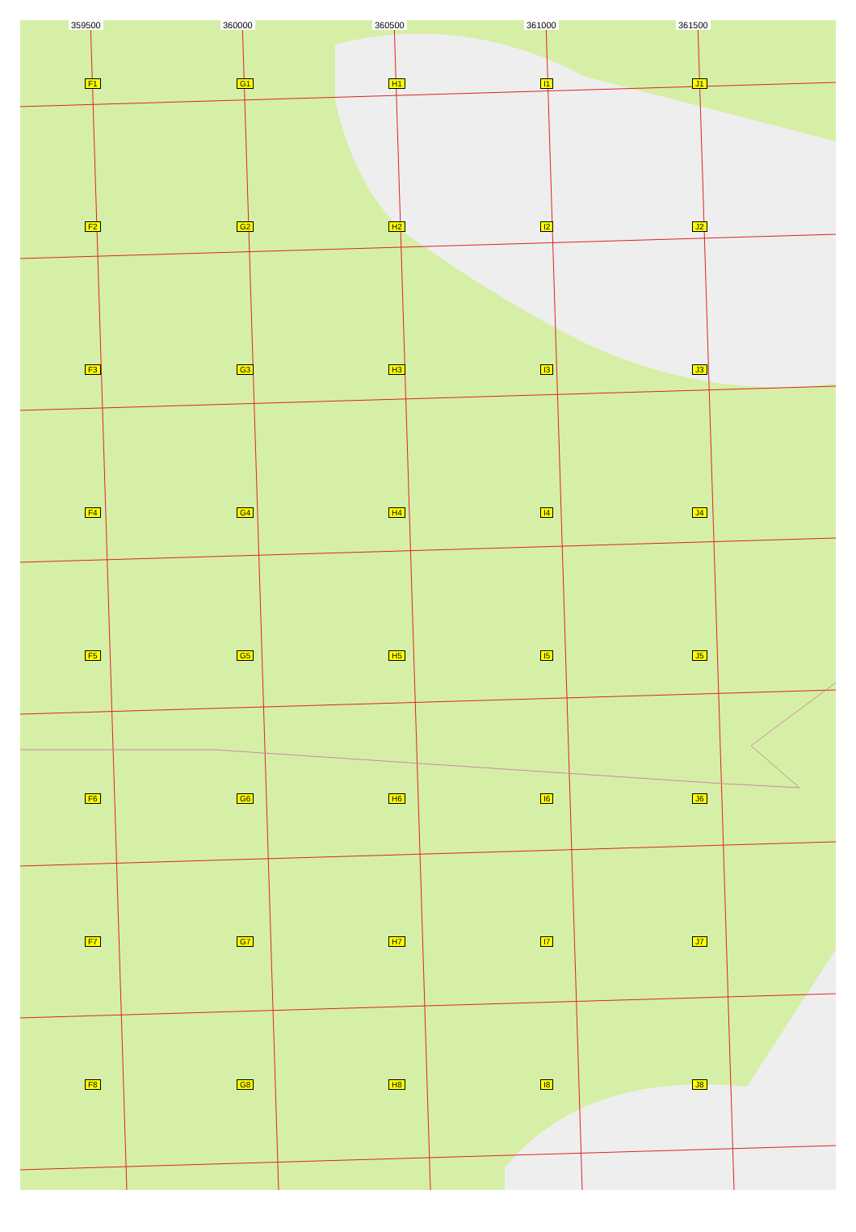359500 360000 360500 361000 361500
F1 G1 H1 I1 J1 F2 G2 H2 I2 J2 F3 G3 H3 I3 J3 F4 G4 H4 I4 J4 F5 G5 H5 I5 J5 F6 G6 H6 I6 J6 F7 G7 H7 I7 J7 F8 G8 H8 I8 J8